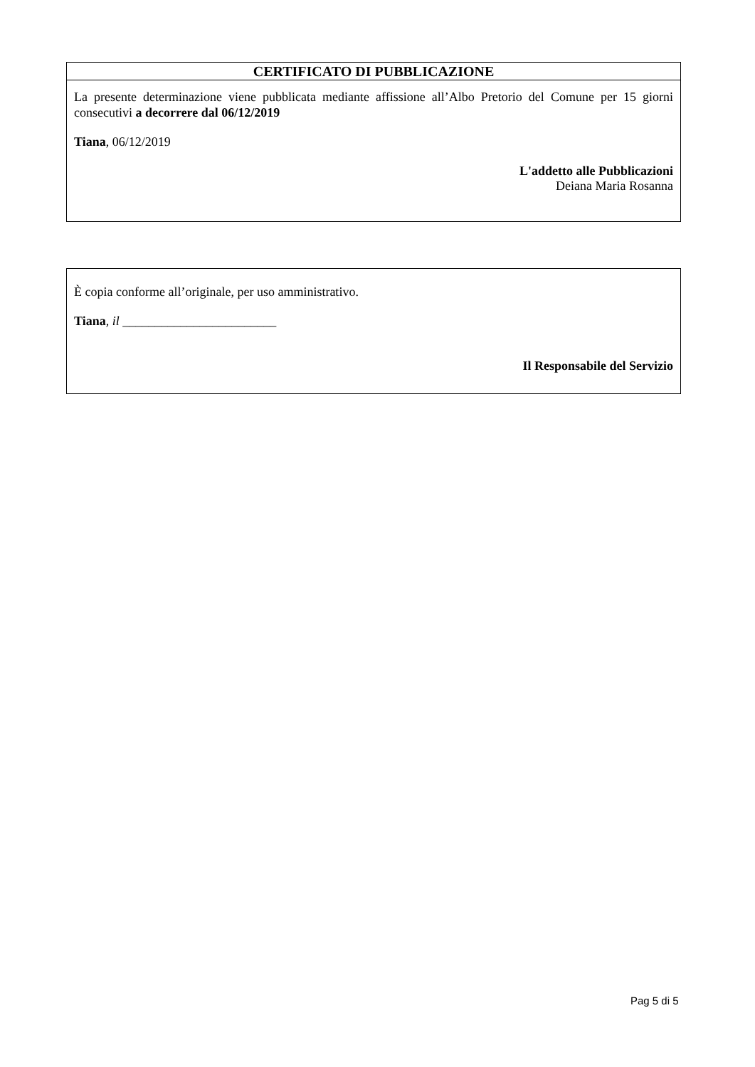CERTIFICATO DI PUBBLICAZIONE
La presente determinazione viene pubblicata mediante affissione all’Albo Pretorio del Comune per 15 giorni consecutivi a decorrere dal 06/12/2019
Tiana, 06/12/2019
L'addetto alle Pubblicazioni
Deiana Maria Rosanna
È copia conforme all’originale, per uso amministrativo.
Tiana, il ________________________
Il Responsabile del Servizio
Pag 5 di 5